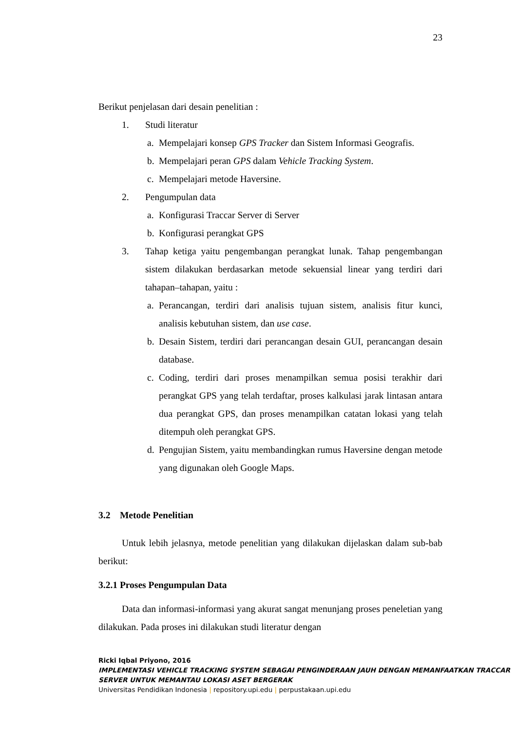23
Berikut penjelasan dari desain penelitian :
1. Studi literatur
a. Mempelajari konsep GPS Tracker dan Sistem Informasi Geografis.
b. Mempelajari peran GPS dalam Vehicle Tracking System.
c. Mempelajari metode Haversine.
2. Pengumpulan data
a. Konfigurasi Traccar Server di Server
b. Konfigurasi perangkat GPS
3. Tahap ketiga yaitu pengembangan perangkat lunak. Tahap pengembangan sistem dilakukan berdasarkan metode sekuensial linear yang terdiri dari tahapan–tahapan, yaitu :
a. Perancangan, terdiri dari analisis tujuan sistem, analisis fitur kunci, analisis kebutuhan sistem, dan use case.
b. Desain Sistem, terdiri dari perancangan desain GUI, perancangan desain database.
c. Coding, terdiri dari proses menampilkan semua posisi terakhir dari perangkat GPS yang telah terdaftar, proses kalkulasi jarak lintasan antara dua perangkat GPS, dan proses menampilkan catatan lokasi yang telah ditempuh oleh perangkat GPS.
d. Pengujian Sistem, yaitu membandingkan rumus Haversine dengan metode yang digunakan oleh Google Maps.
3.2 Metode Penelitian
Untuk lebih jelasnya, metode penelitian yang dilakukan dijelaskan dalam sub-bab berikut:
3.2.1 Proses Pengumpulan Data
Data dan informasi-informasi yang akurat sangat menunjang proses peneletian yang dilakukan. Pada proses ini dilakukan studi literatur dengan
Ricki Iqbal Priyono, 2016
IMPLEMENTASI VEHICLE TRACKING SYSTEM SEBAGAI PENGINDERAAN JAUH DENGAN MEMANFAATKAN TRACCAR SERVER UNTUK MEMANTAU LOKASI ASET BERGERAK
Universitas Pendidikan Indonesia | repository.upi.edu | perpustakaan.upi.edu